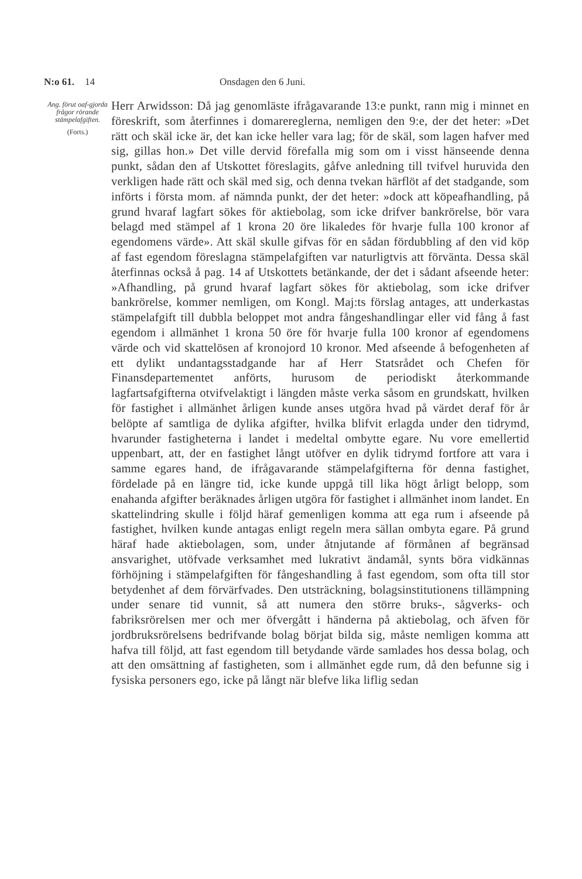N:o 61. 14 Onsdagen den 6 Juni.
Ang. förut oaf-gjorda frågor rörande stämpelafgiften.
(Forts.)
Herr Arwidsson: Då jag genomläste ifrågavarande 13:e punkt, rann mig i minnet en föreskrift, som återfinnes i domarereglerna, nemligen den 9:e, der det heter: »Det rätt och skäl icke är, det kan icke heller vara lag; för de skäl, som lagen hafver med sig, gillas hon.» Det ville dervid förefalla mig som om i visst hänseende denna punkt, sådan den af Utskottet föreslagits, gåfve anledning till tvifvel huruvida den verkligen hade rätt och skäl med sig, och denna tvekan härflöt af det stadgande, som införts i första mom. af nämnda punkt, der det heter: »dock att köpeafhandling, på grund hvaraf lagfart sökes för aktiebolag, som icke drifver bankrörelse, bör vara belagd med stämpel af 1 krona 20 öre likaledes för hvarje fulla 100 kronor af egendomens värde». Att skäl skulle gifvas för en sådan fördubbling af den vid köp af fast egendom föreslagna stämpelafgiften var naturligtvis att förvänta. Dessa skäl återfinnas också å pag. 14 af Utskottets betänkande, der det i sådant afseende heter: »Afhandling, på grund hvaraf lagfart sökes för aktiebolag, som icke drifver bankrörelse, kommer nemligen, om Kongl. Maj:ts förslag antages, att underkastas stämpelafgift till dubbla beloppet mot andra fångeshandlingar eller vid fång å fast egendom i allmänhet 1 krona 50 öre för hvarje fulla 100 kronor af egendomens värde och vid skattelösen af kronojord 10 kronor. Med afseende å befogenheten af ett dylikt undantagsstadgande har af Herr Statsrådet och Chefen för Finansdepartementet anförts, hurusom de periodiskt återkommande lagfartsafgifterna otvifvelaktigt i längden måste verka såsom en grundskatt, hvilken för fastighet i allmänhet årligen kunde anses utgöra hvad på värdet deraf för år belöpte af samtliga de dylika afgifter, hvilka blifvit erlagda under den tidrymd, hvarunder fastigheterna i landet i medeltal ombytte egare. Nu vore emellertid uppenbart, att, der en fastighet långt utöfver en dylik tidrymd fortfore att vara i samme egares hand, de ifrågavarande stämpelafgifterna för denna fastighet, fördelade på en längre tid, icke kunde uppgå till lika högt årligt belopp, som enahanda afgifter beräknades årligen utgöra för fastighet i allmänhet inom landet. En skattelindring skulle i följd häraf gemenligen komma att ega rum i afseende på fastighet, hvilken kunde antagas enligt regeln mera sällan ombyta egare. På grund häraf hade aktiebolagen, som, under åtnjutande af förmånen af begränsad ansvarighet, utöfvade verksamhet med lukrativt ändamål, synts böra vidkännas förhöjning i stämpelafgiften för fångeshandling å fast egendom, som ofta till stor betydenhet af dem förvärfvades. Den utsträckning, bolagsinstitutionens tillämpning under senare tid vunnit, så att numera den större bruks-, sågverks- och fabriksrörelsen mer och mer öfvergått i händerna på aktiebolag, och äfven för jordbruksrörelsens bedrifvande bolag börjat bilda sig, måste nemligen komma att hafva till följd, att fast egendom till betydande värde samlades hos dessa bolag, och att den omsättning af fastigheten, som i allmänhet egde rum, då den befunne sig i fysiska personers ego, icke på långt när blefve lika liflig sedan